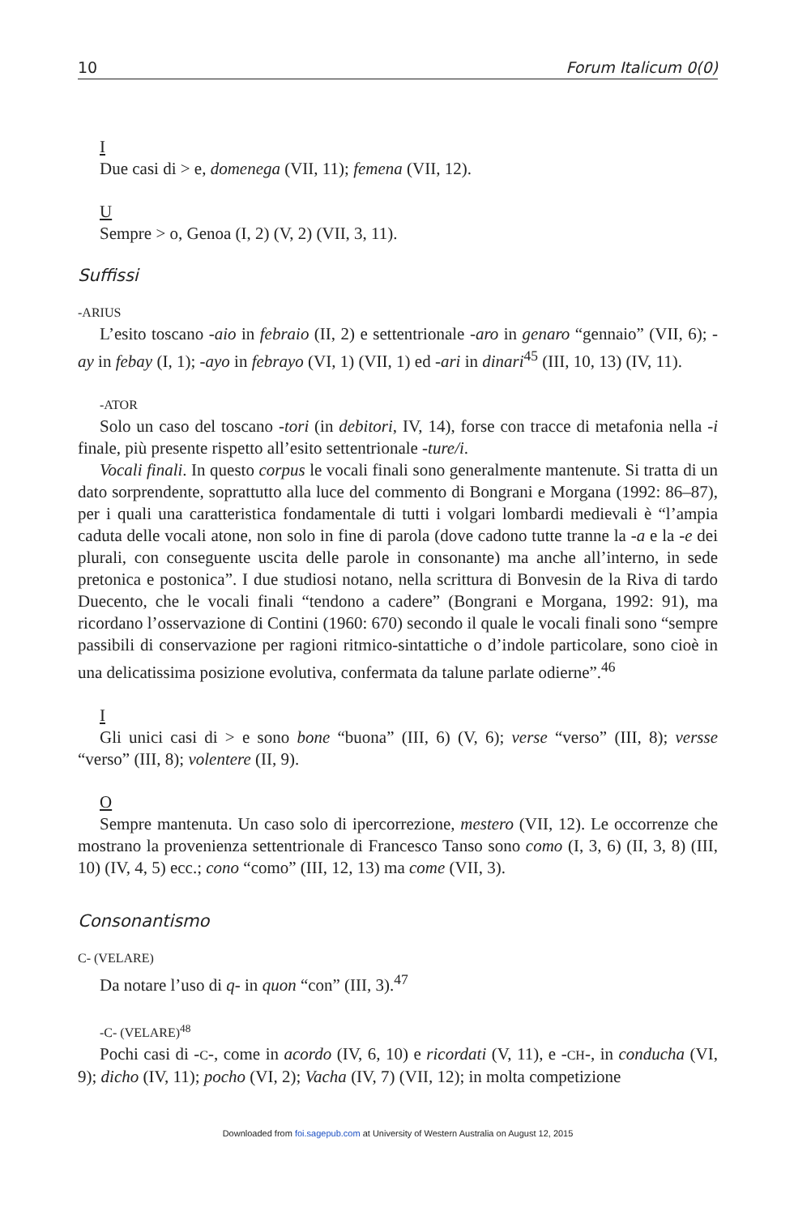10 Forum Italicum 0(0)
I
Due casi di > e, domenega (VII, 11); femena (VII, 12).
U
Sempre > o, Genoa (I, 2) (V, 2) (VII, 3, 11).
Suffissi
-ARIUS
L’esito toscano -aio in febraio (II, 2) e settentrionale -aro in genaro “gennaio” (VII, 6); -ay in febay (I, 1); -ayo in febrayo (VI, 1) (VII, 1) ed -ari in dinari<sup>45</sup> (III, 10, 13) (IV, 11).
-ATOR
Solo un caso del toscano -tori (in debitori, IV, 14), forse con tracce di metafonia nella -i finale, più presente rispetto all’esito settentrionale -ture/i.
Vocali finali. In questo corpus le vocali finali sono generalmente mantenute. Si tratta di un dato sorprendente, soprattutto alla luce del commento di Bongrani e Morgana (1992: 86–87), per i quali una caratteristica fondamentale di tutti i volgari lombardi medievali è “l’ampia caduta delle vocali atone, non solo in fine di parola (dove cadono tutte tranne la -a e la -e dei plurali, con conseguente uscita delle parole in consonante) ma anche all’interno, in sede pretonica e postonica”. I due studiosi notano, nella scrittura di Bonvesin de la Riva di tardo Duecento, che le vocali finali “tendono a cadere” (Bongrani e Morgana, 1992: 91), ma ricordano l’osservazione di Contini (1960: 670) secondo il quale le vocali finali sono “sempre passibili di conservazione per ragioni ritmico-sintattiche o d’indole particolare, sono cioè in una delicatissima posizione evolutiva, confermata da talune parlate odierne”.<sup>46</sup>
I
Gli unici casi di > e sono bone “buona” (III, 6) (V, 6); verse “verso” (III, 8); versse “verso” (III, 8); volentere (II, 9).
O
Sempre mantenuta. Un caso solo di ipercorrezione, mestero (VII, 12). Le occorrenze che mostrano la provenienza settentrionale di Francesco Tanso sono como (I, 3, 6) (II, 3, 8) (III, 10) (IV, 4, 5) ecc.; cono “como” (III, 12, 13) ma come (VII, 3).
Consonantismo
C- (VELARE)
Da notare l’uso di q- in quon “con” (III, 3).<sup>47</sup>
-C- (VELARE)<sup>48</sup>
Pochi casi di -C-, come in acordo (IV, 6, 10) e ricordati (V, 11), e -CH-, in conducha (VI, 9); dicho (IV, 11); pocho (VI, 2); Vacha (IV, 7) (VII, 12); in molta competizione
Downloaded from foi.sagepub.com at University of Western Australia on August 12, 2015